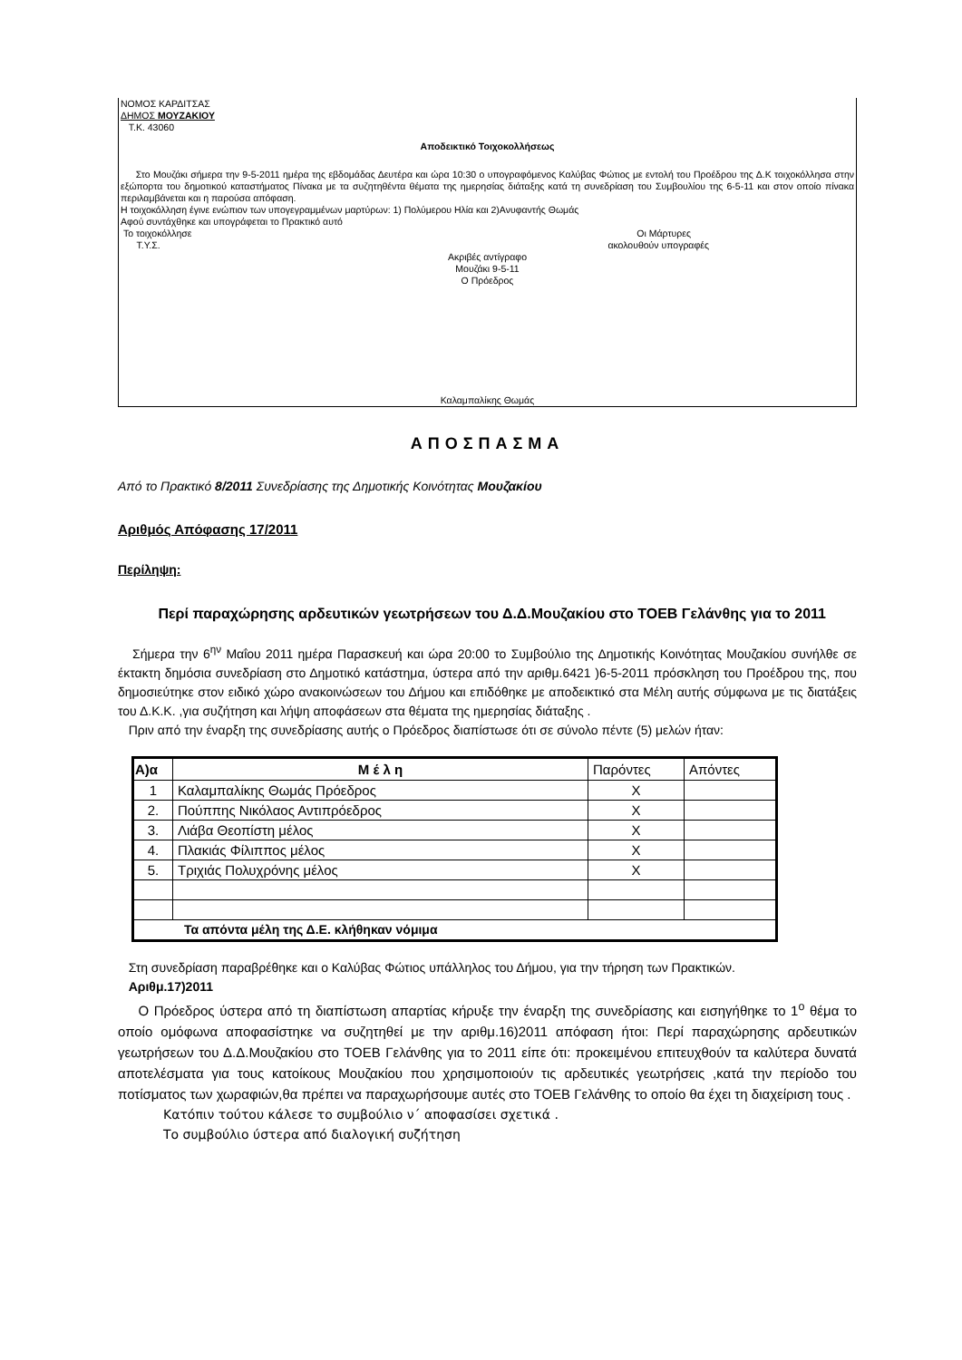ΝΟΜΟΣ ΚΑΡΔΙΤΣΑΣ
ΔΗΜΟΣ ΜΟΥΖΑΚΙΟΥ
Τ.Κ. 43060
Αποδεικτικό Τοιχοκολλήσεως
Στο Μουζάκι σήμερα την 9-5-2011 ημέρα της εβδομάδας Δευτέρα και ώρα 10:30 ο υπογραφόμενος Καλύβας Φώτιος με εντολή του Προέδρου της Δ.Κ τοιχοκόλλησα στην εξώπορτα του δημοτικού καταστήματος Πίνακα με τα συζητηθέντα θέματα της ημερησίας διάταξης κατά τη συνεδρίαση του Συμβουλίου της 6-5-11 και στον οποίο πίνακα περιλαμβάνεται και η παρούσα απόφαση.
Η τοιχοκόλληση έγινε ενώπιον των υπογεγραμμένων μαρτύρων: 1) Πολύμερου Ηλία και 2)Ανυφαντής Θωμάς
Αφού συντάχθηκε και υπογράφεται το Πρακτικό αυτό
Το τοιχοκόλλησε Οι Μάρτυρες
Τ.Υ.Σ. ακολουθούν υπογραφές
Ακριβές αντίγραφο
Μουζάκι 9-5-11
Ο Πρόεδρος
Καλαμπαλίκης Θωμάς
ΑΠΟΣΠΑΣΜΑ
Από το Πρακτικό 8/2011 Συνεδρίασης της Δημοτικής Κοινότητας Μουζακίου
Αριθμός Απόφασης 17/2011
Περίληψη:
Περί παραχώρησης αρδευτικών γεωτρήσεων του Δ.Δ.Μουζακίου στο ΤΟΕΒ Γελάνθης για το 2011
Σήμερα την 6<sup>ην</sup> Μαΐου 2011 ημέρα Παρασκευή και ώρα 20:00 το Συμβούλιο της Δημοτικής Κοινότητας Μουζακίου συνήλθε σε έκτακτη δημόσια συνεδρίαση στο Δημοτικό κατάστημα, ύστερα από την αριθμ.6421 )6-5-2011 πρόσκληση του Προέδρου της, που δημοσιεύτηκε στον ειδικό χώρο ανακοινώσεων του Δήμου και επιδόθηκε με αποδεικτικό στα Μέλη αυτής σύμφωνα με τις διατάξεις του Δ.Κ.Κ. ,για συζήτηση και λήψη αποφάσεων στα θέματα της ημερησίας διάταξης .
Πριν από την έναρξη της συνεδρίασης αυτής ο Πρόεδρος διαπίστωσε ότι σε σύνολο πέντε (5) μελών ήταν:
| Α)α | Μ έ λ η | Παρόντες | Απόντες |
| 1 | Καλαμπαλίκης Θωμάς Πρόεδρος | Χ | |
| 2. | Πούππης Νικόλαος Αντιπρόεδρος | Χ | |
| 3. | Λιάβα Θεοπίστη μέλος | Χ | |
| 4. | Πλακιάς Φίλιππος μέλος | Χ | |
| 5. | Τριχιάς Πολυχρόνης μέλος | Χ | |
| Τα απόντα μέλη της Δ.Ε. κλήθηκαν νόμιμα | | | |
Στη συνεδρίαση παραβρέθηκε και ο Καλύβας Φώτιος υπάλληλος του Δήμου, για την τήρηση των Πρακτικών.
Αριθμ.17)2011
Ο Πρόεδρος ύστερα από τη διαπίστωση απαρτίας κήρυξε την έναρξη της συνεδρίασης και εισηγήθηκε το 1<sup>ο</sup> θέμα το οποίο ομόφωνα αποφασίστηκε να συζητηθεί με την αριθμ.16)2011 απόφαση ήτοι: Περί παραχώρησης αρδευτικών γεωτρήσεων του Δ.Δ.Μουζακίου στο ΤΟΕΒ Γελάνθης για το 2011 είπε ότι: προκειμένου επιτευχθούν τα καλύτερα δυνατά αποτελέσματα για τους κατοίκους Μουζακίου που χρησιμοποιούν τις αρδευτικές γεωτρήσεις ,κατά την περίοδο του ποτίσματος των χωραφιών,θα πρέπει να παραχωρήσουμε αυτές στο ΤΟΕΒ Γελάνθης το οποίο θα έχει τη διαχείριση τους .
Κατόπιν τούτου κάλεσε το συμβούλιο ν΄ αποφασίσει σχετικά .
Το συμβούλιο ύστερα από διαλογική συζήτηση